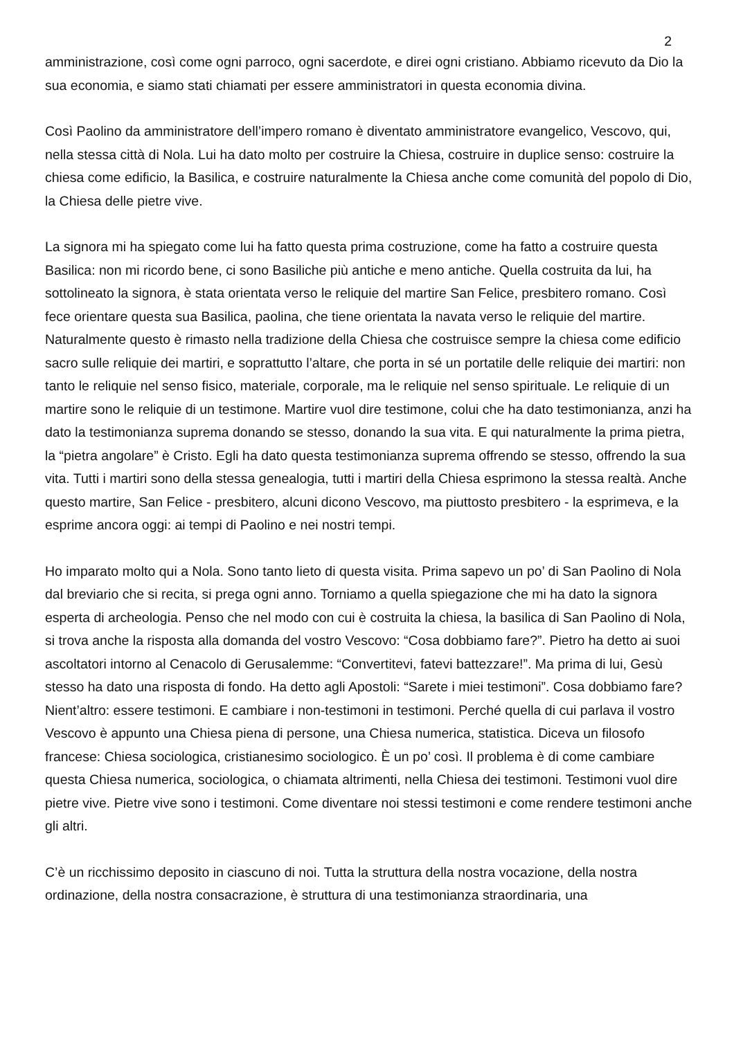2
amministrazione, così come ogni parroco, ogni sacerdote, e direi ogni cristiano. Abbiamo ricevuto da Dio la sua economia, e siamo stati chiamati per essere amministratori in questa economia divina.
Così Paolino da amministratore dell’impero romano è diventato amministratore evangelico, Vescovo, qui, nella stessa città di Nola. Lui ha dato molto per costruire la Chiesa, costruire in duplice senso: costruire la chiesa come edificio, la Basilica, e costruire naturalmente la Chiesa anche come comunità del popolo di Dio, la Chiesa delle pietre vive.
La signora mi ha spiegato come lui ha fatto questa prima costruzione, come ha fatto a costruire questa Basilica: non mi ricordo bene, ci sono Basiliche più antiche e meno antiche. Quella costruita da lui, ha sottolineato la signora, è stata orientata verso le reliquie del martire San Felice, presbitero romano. Così fece orientare questa sua Basilica, paolina, che tiene orientata la navata verso le reliquie del martire. Naturalmente questo è rimasto nella tradizione della Chiesa che costruisce sempre la chiesa come edificio sacro sulle reliquie dei martiri, e soprattutto l’altare, che porta in sé un portatile delle reliquie dei martiri: non tanto le reliquie nel senso fisico, materiale, corporale, ma le reliquie nel senso spirituale. Le reliquie di un martire sono le reliquie di un testimone. Martire vuol dire testimone, colui che ha dato testimonianza, anzi ha dato la testimonianza suprema donando se stesso, donando la sua vita. E qui naturalmente la prima pietra, la “pietra angolare” è Cristo. Egli ha dato questa testimonianza suprema offrendo se stesso, offrendo la sua vita. Tutti i martiri sono della stessa genealogia, tutti i martiri della Chiesa esprimono la stessa realtà. Anche questo martire, San Felice - presbitero, alcuni dicono Vescovo, ma piuttosto presbitero - la esprimeva, e la esprime ancora oggi: ai tempi di Paolino e nei nostri tempi.
Ho imparato molto qui a Nola. Sono tanto lieto di questa visita. Prima sapevo un po’ di San Paolino di Nola dal breviario che si recita, si prega ogni anno. Torniamo a quella spiegazione che mi ha dato la signora esperta di archeologia. Penso che nel modo con cui è costruita la chiesa, la basilica di San Paolino di Nola, si trova anche la risposta alla domanda del vostro Vescovo: “Cosa dobbiamo fare?”. Pietro ha detto ai suoi ascoltatori intorno al Cenacolo di Gerusalemme: “Convertitevi, fatevi battezzare!”. Ma prima di lui, Gesù stesso ha dato una risposta di fondo. Ha detto agli Apostoli: “Sarete i miei testimoni”. Cosa dobbiamo fare? Nient’altro: essere testimoni. E cambiare i non-testimoni in testimoni. Perché quella di cui parlava il vostro Vescovo è appunto una Chiesa piena di persone, una Chiesa numerica, statistica. Diceva un filosofo francese: Chiesa sociologica, cristianesimo sociologico. È un po’ così. Il problema è di come cambiare questa Chiesa numerica, sociologica, o chiamata altrimenti, nella Chiesa dei testimoni. Testimoni vuol dire pietre vive. Pietre vive sono i testimoni. Come diventare noi stessi testimoni e come rendere testimoni anche gli altri.
C’è un ricchissimo deposito in ciascuno di noi. Tutta la struttura della nostra vocazione, della nostra ordinazione, della nostra consacrazione, è struttura di una testimonianza straordinaria, una